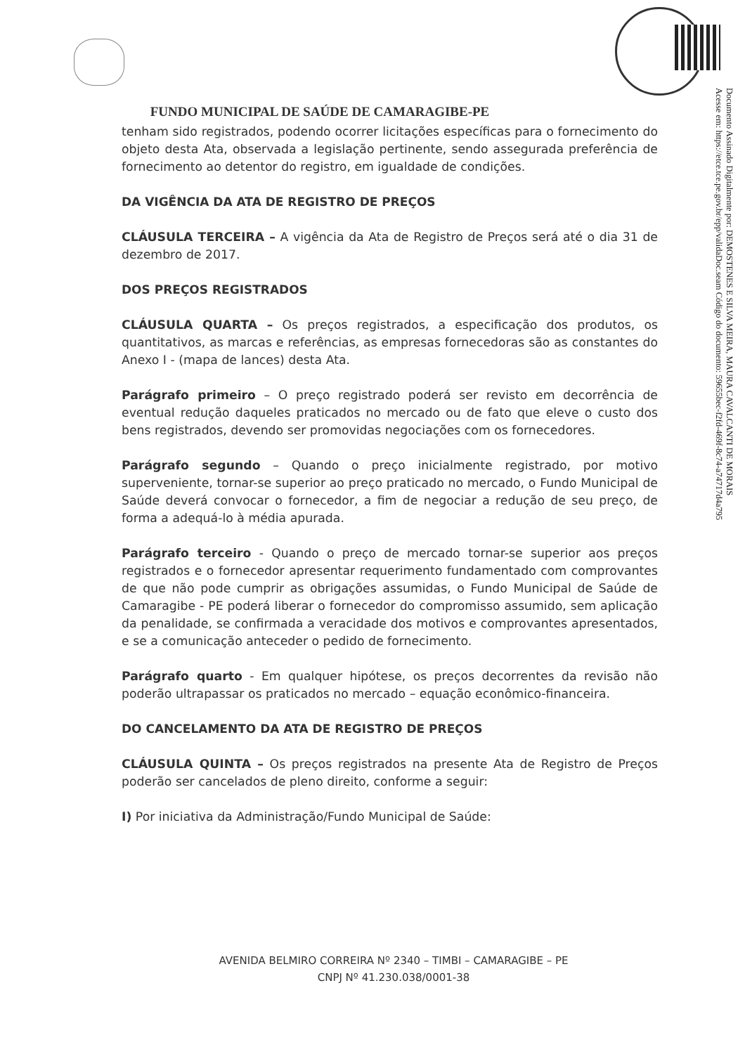Documento Assinado Digitalmente por: DEMOSTENES E SILVA MEIRA, MAURA CAVALCANTI DE MORAIS
Acesse em: https://etce.tce.pe.gov.br/epp/validaDoc.seam Código do documento: 59655bec-f2fd-469f-8c74-a74717d4a795
FUNDO MUNICIPAL DE SAÚDE DE CAMARAGIBE-PE
tenham sido registrados, podendo ocorrer licitações específicas para o fornecimento do objeto desta Ata, observada a legislação pertinente, sendo assegurada preferência de fornecimento ao detentor do registro, em igualdade de condições.
DA VIGÊNCIA DA ATA DE REGISTRO DE PREÇOS
CLÁUSULA TERCEIRA – A vigência da Ata de Registro de Preços será até o dia 31 de dezembro de 2017.
DOS PREÇOS REGISTRADOS
CLÁUSULA QUARTA – Os preços registrados, a especificação dos produtos, os quantitativos, as marcas e referências, as empresas fornecedoras são as constantes do Anexo I - (mapa de lances) desta Ata.
Parágrafo primeiro – O preço registrado poderá ser revisto em decorrência de eventual redução daqueles praticados no mercado ou de fato que eleve o custo dos bens registrados, devendo ser promovidas negociações com os fornecedores.
Parágrafo segundo – Quando o preço inicialmente registrado, por motivo superveniente, tornar-se superior ao preço praticado no mercado, o Fundo Municipal de Saúde deverá convocar o fornecedor, a fim de negociar a redução de seu preço, de forma a adequá-lo à média apurada.
Parágrafo terceiro - Quando o preço de mercado tornar-se superior aos preços registrados e o fornecedor apresentar requerimento fundamentado com comprovantes de que não pode cumprir as obrigações assumidas, o Fundo Municipal de Saúde de Camaragibe - PE poderá liberar o fornecedor do compromisso assumido, sem aplicação da penalidade, se confirmada a veracidade dos motivos e comprovantes apresentados, e se a comunicação anteceder o pedido de fornecimento.
Parágrafo quarto - Em qualquer hipótese, os preços decorrentes da revisão não poderão ultrapassar os praticados no mercado – equação econômico-financeira.
DO CANCELAMENTO DA ATA DE REGISTRO DE PREÇOS
CLÁUSULA QUINTA – Os preços registrados na presente Ata de Registro de Preços poderão ser cancelados de pleno direito, conforme a seguir:
I) Por iniciativa da Administração/Fundo Municipal de Saúde:
AVENIDA BELMIRO CORREIRA Nº 2340 – TIMBI – CAMARAGIBE – PE
CNPJ Nº 41.230.038/0001-38